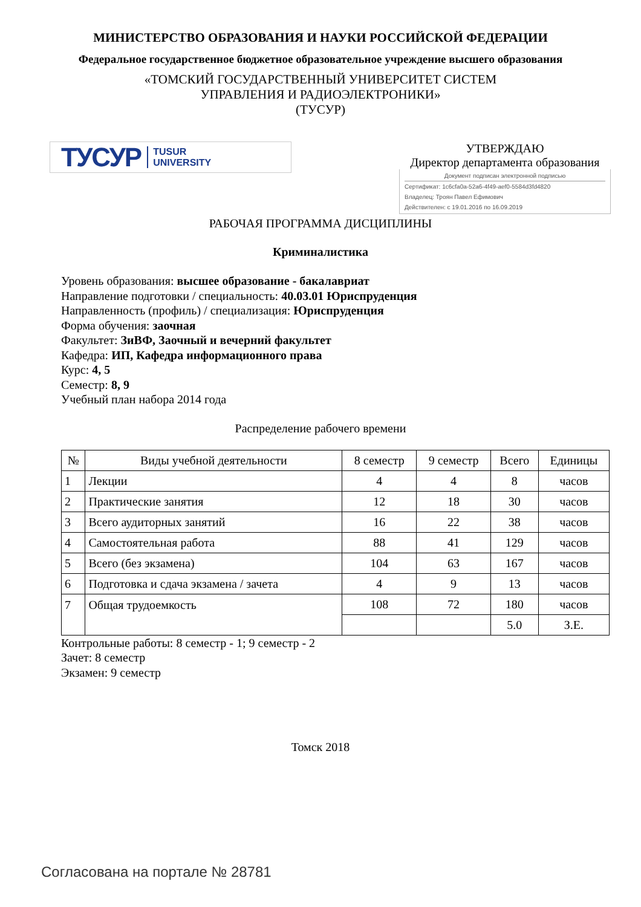МИНИСТЕРСТВО ОБРАЗОВАНИЯ И НАУКИ РОССИЙСКОЙ ФЕДЕРАЦИИ
Федеральное государственное бюджетное образовательное учреждение высшего образования
«ТОМСКИЙ ГОСУДАРСТВЕННЫЙ УНИВЕРСИТЕТ СИСТЕМ
УПРАВЛЕНИЯ И РАДИОЭЛЕКТРОНИКИ»
(ТУСУР)
ТУСУР TUSUR
UNIVERSITY
УТВЕРЖДАЮ
Директор департамента образования
Документ подписан электронной подписью
Сертификат: 1c6cfa0a-52a6-4f49-aef0-5584d3fd4820
Владелец: Троян Павел Ефимович
Действителен: с 19.01.2016 по 16.09.2019
РАБОЧАЯ ПРОГРАММА ДИСЦИПЛИНЫ
Криминалистика
Уровень образования: высшее образование - бакалавриат
Направление подготовки / специальность: 40.03.01 Юриспруденция
Направленность (профиль) / специализация: Юриспруденция
Форма обучения: заочная
Факультет: ЗиВФ, Заочный и вечерний факультет
Кафедра: ИП, Кафедра информационного права
Курс: 4, 5
Семестр: 8, 9
Учебный план набора 2014 года
Распределение рабочего времени
| № | Виды учебной деятельности | 8 семестр | 9 семестр | Всего | Единицы |
| --- | --- | --- | --- | --- | --- |
| 1 | Лекции | 4 | 4 | 8 | часов |
| 2 | Практические занятия | 12 | 18 | 30 | часов |
| 3 | Всего аудиторных занятий | 16 | 22 | 38 | часов |
| 4 | Самостоятельная работа | 88 | 41 | 129 | часов |
| 5 | Всего (без экзамена) | 104 | 63 | 167 | часов |
| 6 | Подготовка и сдача экзамена / зачета | 4 | 9 | 13 | часов |
| 7 | Общая трудоемкость | 108 | 72 | 180 | часов |
| | | | | 5.0 | З.Е. |
Контрольные работы: 8 семестр - 1; 9 семестр - 2
Зачет: 8 семестр
Экзамен: 9 семестр
Томск 2018
Согласована на портале № 28781